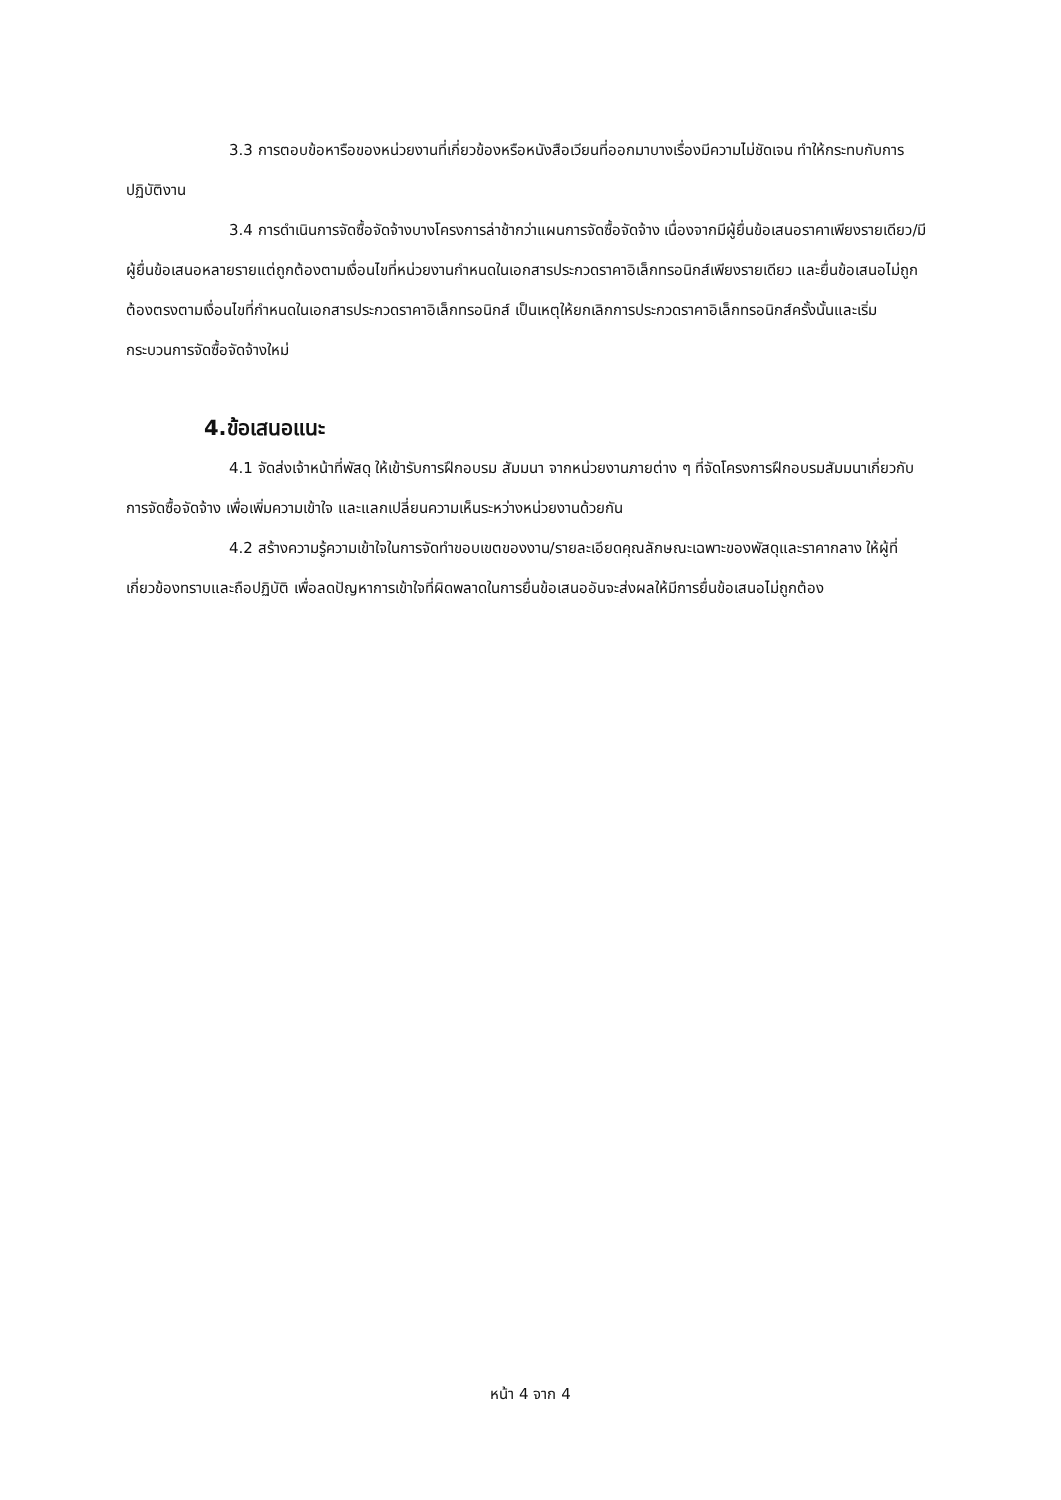3.3 การตอบข้อหารือของหน่วยงานที่เกี่ยวข้องหรือหนังสือเวียนที่ออกมาบางเรื่องมีความไม่ชัดเจน ทำให้กระทบกับการปฏิบัติงาน
3.4 การดำเนินการจัดซื้อจัดจ้างบางโครงการล่าช้ากว่าแผนการจัดซื้อจัดจ้าง เนื่องจากมีผู้ยื่นข้อเสนอราคาเพียงรายเดียว/มีผู้ยื่นข้อเสนอหลายรายแต่ถูกต้องตามเงื่อนไขที่หน่วยงานกำหนดในเอกสารประกวดราคาอิเล็กทรอนิกส์เพียงรายเดียว และยื่นข้อเสนอไม่ถูกต้องตรงตามเงื่อนไขที่กำหนดในเอกสารประกวดราคาอิเล็กทรอนิกส์ เป็นเหตุให้ยกเลิกการประกวดราคาอิเล็กทรอนิกส์ครั้งนั้นและเริ่มกระบวนการจัดซื้อจัดจ้างใหม่
4.ข้อเสนอแนะ
4.1 จัดส่งเจ้าหน้าที่พัสดุ ให้เข้ารับการฝึกอบรม สัมมนา จากหน่วยงานภายต่าง ๆ ที่จัดโครงการฝึกอบรมสัมมนาเกี่ยวกับการจัดซื้อจัดจ้าง เพื่อเพิ่มความเข้าใจ และแลกเปลี่ยนความเห็นระหว่างหน่วยงานด้วยกัน
4.2 สร้างความรู้ความเข้าใจในการจัดทำขอบเขตของงาน/รายละเอียดคุณลักษณะเฉพาะของพัสดุและราคากลาง ให้ผู้ที่เกี่ยวข้องทราบและถือปฏิบัติ เพื่อลดปัญหาการเข้าใจที่ผิดพลาดในการยื่นข้อเสนออันจะส่งผลให้มีการยื่นข้อเสนอไม่ถูกต้อง
หน้า 4 จาก 4